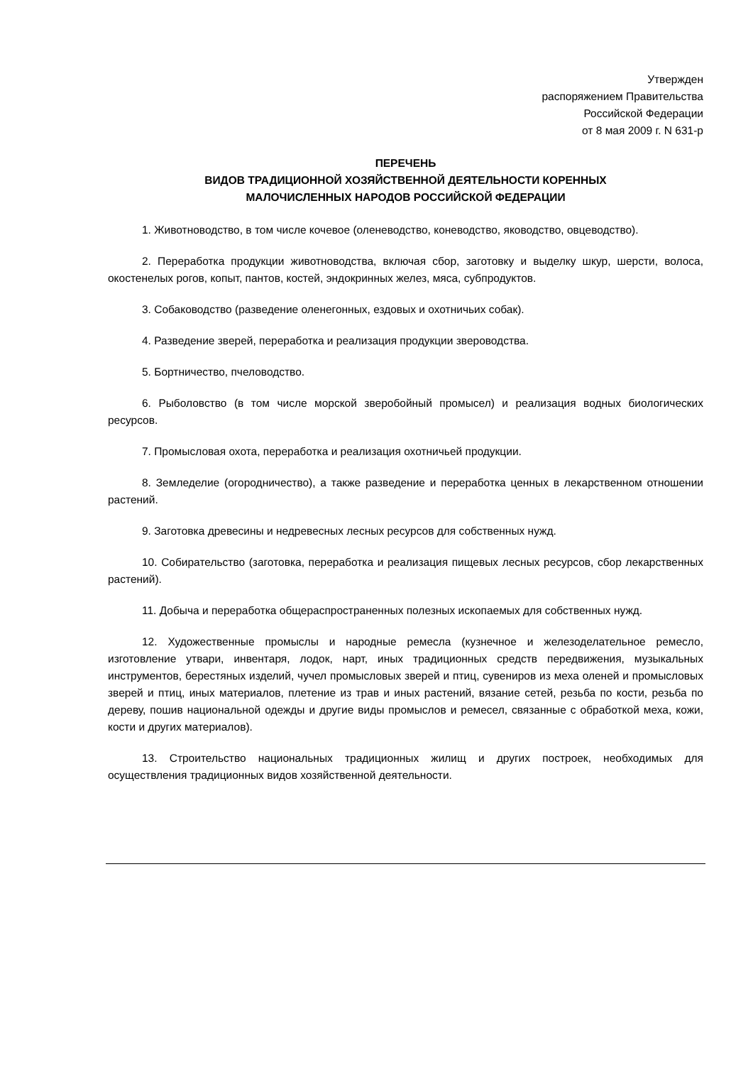Утвержден
распоряжением Правительства
Российской Федерации
от 8 мая 2009 г. N 631-р
ПЕРЕЧЕНЬ
ВИДОВ ТРАДИЦИОННОЙ ХОЗЯЙСТВЕННОЙ ДЕЯТЕЛЬНОСТИ КОРЕННЫХ
МАЛОЧИСЛЕННЫХ НАРОДОВ РОССИЙСКОЙ ФЕДЕРАЦИИ
1. Животноводство, в том числе кочевое (оленеводство, коневодство, яководство, овцеводство).
2. Переработка продукции животноводства, включая сбор, заготовку и выделку шкур, шерсти, волоса, окостенелых рогов, копыт, пантов, костей, эндокринных желез, мяса, субпродуктов.
3. Собаководство (разведение оленегонных, ездовых и охотничьих собак).
4. Разведение зверей, переработка и реализация продукции звероводства.
5. Бортничество, пчеловодство.
6. Рыболовство (в том числе морской зверобойный промысел) и реализация водных биологических ресурсов.
7. Промысловая охота, переработка и реализация охотничьей продукции.
8. Земледелие (огородничество), а также разведение и переработка ценных в лекарственном отношении растений.
9. Заготовка древесины и недревесных лесных ресурсов для собственных нужд.
10. Собирательство (заготовка, переработка и реализация пищевых лесных ресурсов, сбор лекарственных растений).
11. Добыча и переработка общераспространенных полезных ископаемых для собственных нужд.
12. Художественные промыслы и народные ремесла (кузнечное и железоделательное ремесло, изготовление утвари, инвентаря, лодок, нарт, иных традиционных средств передвижения, музыкальных инструментов, берестяных изделий, чучел промысловых зверей и птиц, сувениров из меха оленей и промысловых зверей и птиц, иных материалов, плетение из трав и иных растений, вязание сетей, резьба по кости, резьба по дереву, пошив национальной одежды и другие виды промыслов и ремесел, связанные с обработкой меха, кожи, кости и других материалов).
13. Строительство национальных традиционных жилищ и других построек, необходимых для осуществления традиционных видов хозяйственной деятельности.